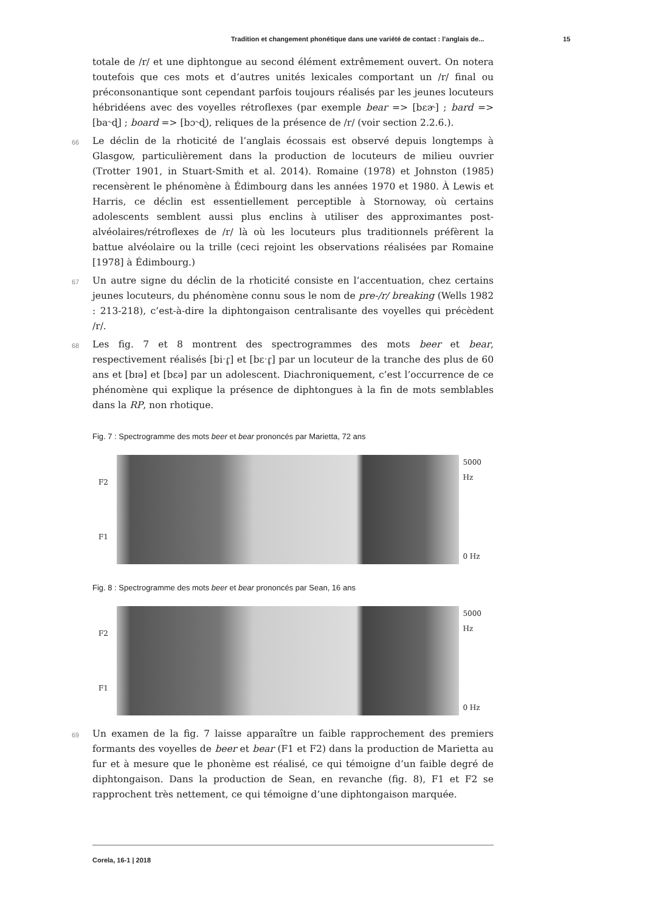Tradition et changement phonétique dans une variété de contact : l’anglais de... 15
totale de /r/ et une diphtongue au second élément extrêmement ouvert. On notera toutefois que ces mots et d’autres unités lexicales comportant un /r/ final ou préconsonantique sont cependant parfois toujours réalisés par les jeunes locuteurs hébridéens avec des voyelles rétroflexes (par exemple bear => [bɛɚ] ; bard => [ba˞ɖ] ; board => [bɔ˞ɖ), reliques de la présence de /r/ (voir section 2.2.6.).
66 Le déclin de la rhoticité de l’anglais écossais est observé depuis longtemps à Glasgow, particulièrement dans la production de locuteurs de milieu ouvrier (Trotter 1901, in Stuart-Smith et al. 2014). Romaine (1978) et Johnston (1985) recensèrent le phénomène à Édimbourg dans les années 1970 et 1980. À Lewis et Harris, ce déclin est essentiellement perceptible à Stornoway, où certains adolescents semblent aussi plus enclins à utiliser des approximantes post-alvéolaires/rétroflexes de /r/ là où les locuteurs plus traditionnels préfèrent la battue alvéolaire ou la trille (ceci rejoint les observations réalisées par Romaine [1978] à Édimbourg.)
67 Un autre signe du déclin de la rhoticité consiste en l’accentuation, chez certains jeunes locuteurs, du phénomène connu sous le nom de pre-/r/ breaking (Wells 1982 : 213-218), c’est-à-dire la diphtongaison centralisante des voyelles qui précèdent /r/.
68 Les fig. 7 et 8 montrent des spectrogrammes des mots beer et bear, respectivement réalisés [biˑɾ̥] et [bɛˑɾ̥] par un locuteur de la tranche des plus de 60 ans et [bɪə] et [bɛə] par un adolescent. Diachroniquement, c’est l’occurrence de ce phénomène qui explique la présence de diphtongues à la fin de mots semblables dans la RP, non rhotique.
Fig. 7 : Spectrogramme des mots beer et bear prononcés par Marietta, 72 ans
F2
F1
5000 Hz
0 Hz
Fig. 8 : Spectrogramme des mots beer et bear prononcés par Sean, 16 ans
F2
F1
5000 Hz
0 Hz
69 Un examen de la fig. 7 laisse apparaître un faible rapprochement des premiers formants des voyelles de beer et bear (F1 et F2) dans la production de Marietta au fur et à mesure que le phonème est réalisé, ce qui témoigne d’un faible degré de diphtongaison. Dans la production de Sean, en revanche (fig. 8), F1 et F2 se rapprochent très nettement, ce qui témoigne d’une diphtongaison marquée.
Corela, 16-1 | 2018